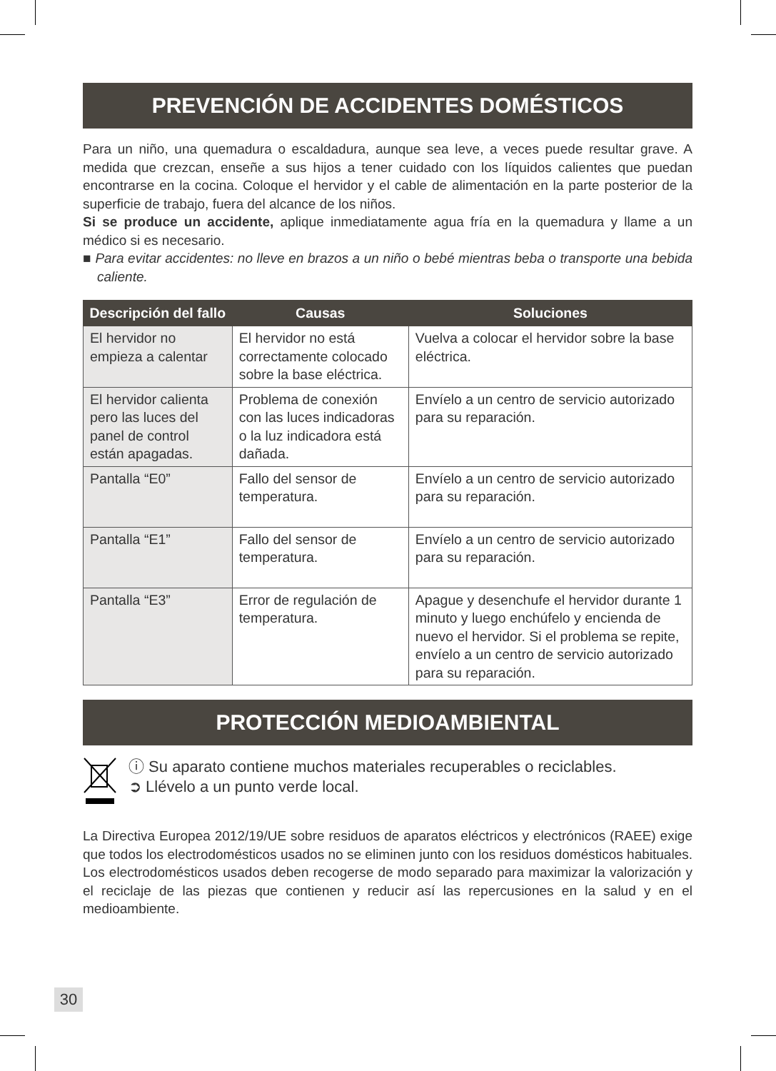PREVENCIÓN DE ACCIDENTES DOMÉSTICOS
Para un niño, una quemadura o escaldadura, aunque sea leve, a veces puede resultar grave. A medida que crezcan, enseñe a sus hijos a tener cuidado con los líquidos calientes que puedan encontrarse en la cocina. Coloque el hervidor y el cable de alimentación en la parte posterior de la superficie de trabajo, fuera del alcance de los niños.
Si se produce un accidente, aplique inmediatamente agua fría en la quemadura y llame a un médico si es necesario.
■ Para evitar accidentes: no lleve en brazos a un niño o bebé mientras beba o transporte una bebida caliente.
| Descripción del fallo | Causas | Soluciones |
| --- | --- | --- |
| El hervidor no empieza a calentar | El hervidor no está correctamente colocado sobre la base eléctrica. | Vuelva a colocar el hervidor sobre la base eléctrica. |
| El hervidor calienta pero las luces del panel de control están apagadas. | Problema de conexión con las luces indicadoras o la luz indicadora está dañada. | Envíelo a un centro de servicio autorizado para su reparación. |
| Pantalla “E0” | Fallo del sensor de temperatura. | Envíelo a un centro de servicio autorizado para su reparación. |
| Pantalla “E1” | Fallo del sensor de temperatura. | Envíelo a un centro de servicio autorizado para su reparación. |
| Pantalla “E3” | Error de regulación de temperatura. | Apague y desenchufe el hervidor durante 1 minuto y luego enchúfelo y encienda de nuevo el hervidor. Si el problema se repite, envíelo a un centro de servicio autorizado para su reparación. |
PROTECCIÓN MEDIOAMBIENTAL
ⓘ Su aparato contiene muchos materiales recuperables o reciclables.
➲ Llévelo a un punto verde local.
La Directiva Europea 2012/19/UE sobre residuos de aparatos eléctricos y electrónicos (RAEE) exige que todos los electrodomésticos usados no se eliminen junto con los residuos domésticos habituales. Los electrodomésticos usados deben recogerse de modo separado para maximizar la valorización y el reciclaje de las piezas que contienen y reducir así las repercusiones en la salud y en el medioambiente.
30